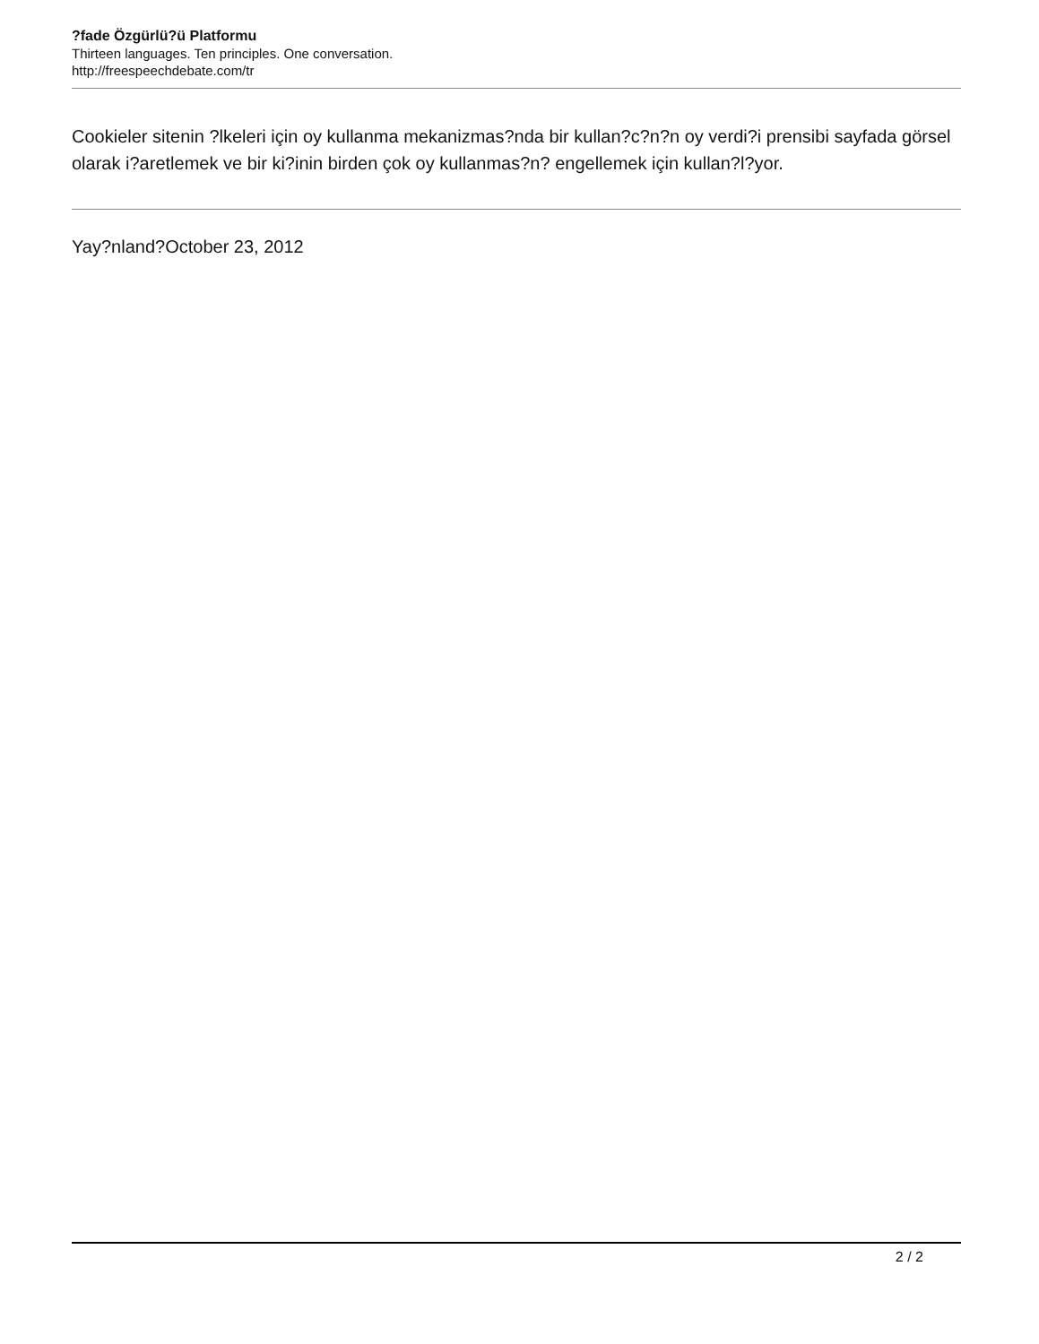?fade Özgürlü?ü Platformu
Thirteen languages. Ten principles. One conversation.
http://freespeechdebate.com/tr
Cookieler sitenin ?lkeleri için oy kullanma mekanizmas?nda bir kullan?c?n?n oy verdi?i prensibi sayfada görsel olarak i?aretlemek ve bir ki?inin birden çok oy kullanmas?n? engellemek için kullan?l?yor.
Yay?nland?October 23, 2012
2 / 2